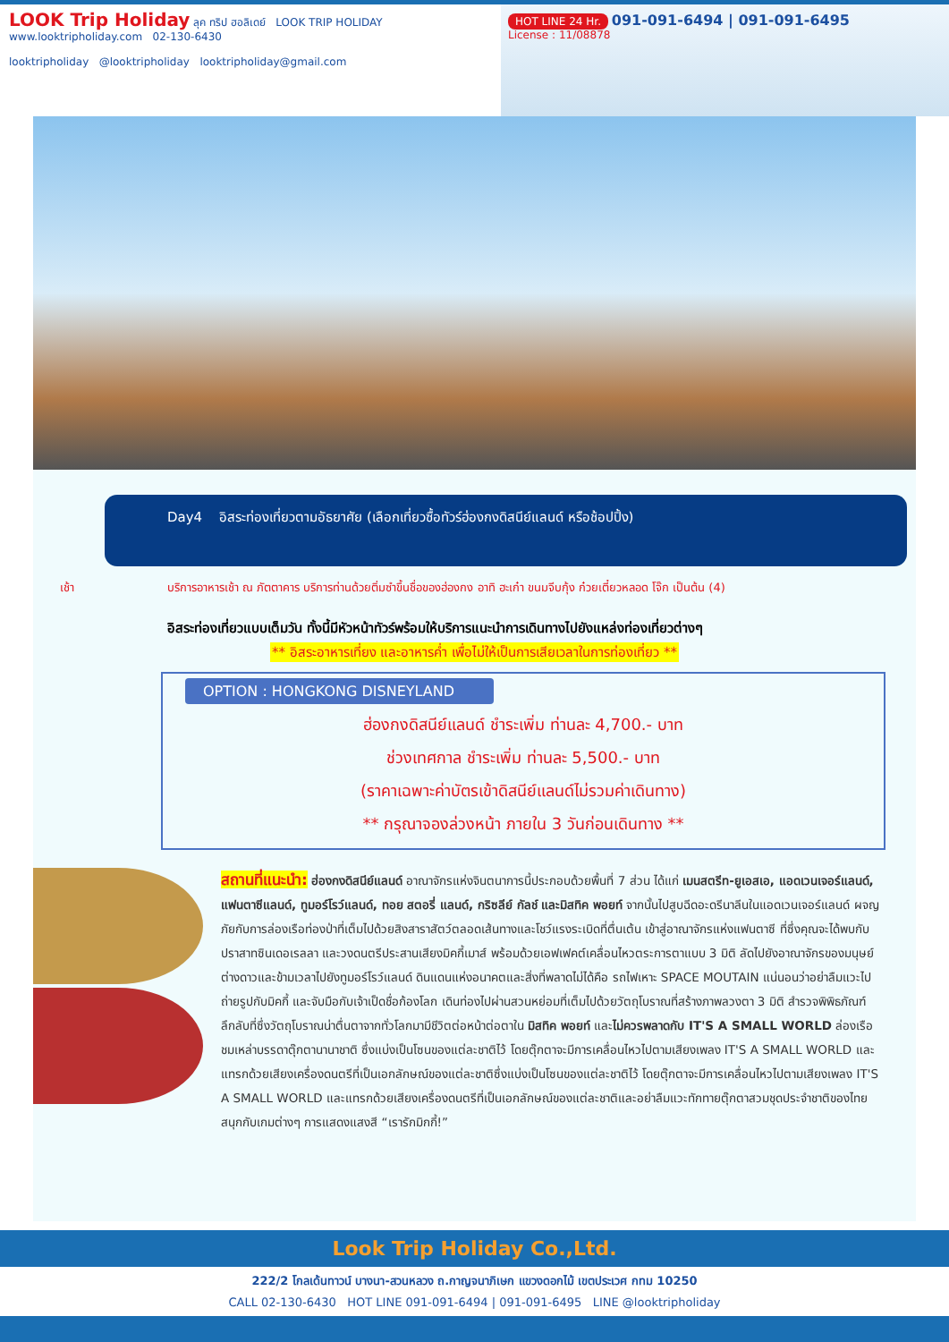LOOK Trip Holiday ลุค ทริป ฮอลิเดย์ LOOK TRIP HOLIDAY
www.looktripholiday.com 02-130-6430
looktripholiday @looktripholiday looktripholiday@gmail.com
HOT LINE 24 Hr. 091-091-6494 | 091-091-6495
License : 11/08878
Day4 อิสระท่องเที่ยวตามอัธยาศัย (เลือกเที่ยวซื้อทัวร์ฮ่องกงดิสนีย์แลนด์ หรือช้อปปิ้ง)
เช้า บริการอาหารเช้า ณ ภัตตาคาร บริการท่านด้วยติ่มซำขึ้นชื่อของฮ่องกง อาทิ ฮะเก๋า ขนมจีบกุ้ง ก๋วยเตี๋ยวหลอด โจ๊ก เป็นต้น (4)
อิสระท่องเที่ยวแบบเต็มวัน ทั้งนี้มีหัวหน้าทัวร์พร้อมให้บริการแนะนำการเดินทางไปยังแหล่งท่องเที่ยวต่างๆ
** อิสระอาหารเที่ยง และอาหารค่ำ เพื่อไม่ให้เป็นการเสียเวลาในการท่องเที่ยว **
OPTION : HONGKONG DISNEYLAND
ฮ่องกงดิสนีย์แลนด์ ชำระเพิ่ม ท่านละ 4,700.- บาท
ช่วงเทศกาล ชำระเพิ่ม ท่านละ 5,500.- บาท
(ราคาเฉพาะค่าบัตรเข้าดิสนีย์แลนด์ไม่รวมค่าเดินทาง)
** กรุณาจองล่วงหน้า ภายใน 3 วันก่อนเดินทาง **
สถานที่แนะนำ: ฮ่องกงดิสนีย์แลนด์ อาณาจักรแห่งจินตนาการนี้ประกอบด้วยพื้นที่ 7 ส่วน ได้แก่ เมนสตรีท-ยูเอสเอ, แอดเวนเจอร์แลนด์, แฟนตาซีแลนด์, ทูมอร์โรว์แลนด์, ทอย สตอรี่ แลนด์, กริซลีย์ กัลช์ และมิสทิค พอยท์ จากนั้นไปสูบฉีดอะดรีนาลีนในแอดเวนเจอร์แลนด์ ผจญภัยกับการล่องเรือท่องป่าที่เต็มไปด้วยสิงสาราสัตว์ตลอดเส้นทางและโชว์แรงระเบิดที่ตื่นเต้น เข้าสู่อาณาจักรแห่งแฟนตาซี ที่ซึ่งคุณจะได้พบกับปราสาทซินเดอเรลลา และวงดนตรีประสานเสียงมิคกี้เมาส์ พร้อมด้วยเอฟเฟคต์เคลื่อนไหวตระการตาแบบ 3 มิติ ลัดไปยังอาณาจักรของมนุษย์ต่างดาวและข้ามเวลาไปยังทูมอร์โรว์แลนด์ ดินแดนแห่งอนาคตและสิ่งที่พลาดไม่ได้คือ รถไฟเหาะ SPACE MOUTAIN แน่นอนว่าอย่าลืมแวะไปถ่ายรูปกับมิคกี้ และจับมือกับเจ้าเป็ดชื่อก้องโลก เดินท่องไปผ่านสวนหย่อมที่เต็มไปด้วยวัตถุโบราณที่สร้างภาพลวงตา 3 มิติ สำรวจพิพิธภัณฑ์ลึกลับที่ซึ่งวัตถุโบราณน่าตื่นตาจากทั่วโลกมามีชีวิตต่อหน้าต่อตาใน มิสทิค พอยท์ และไม่ควรพลาดกับ IT'S A SMALL WORLD ล่องเรือชมเหล่าบรรดาตุ๊กตานานาชาติ ซึ่งแบ่งเป็นโซนของแต่ละชาติไว้ โดยตุ๊กตาจะมีการเคลื่อนไหวไปตามเสียงเพลง IT'S A SMALL WORLD และแทรกด้วยเสียงเครื่องดนตรีที่เป็นเอกลักษณ์ของแต่ละชาติซึ่งแบ่งเป็นโซนของแต่ละชาติไว้ โดยตุ๊กตาจะมีการเคลื่อนไหวไปตามเสียงเพลง IT'S A SMALL WORLD และแทรกด้วยเสียงเครื่องดนตรีที่เป็นเอกลักษณ์ของแต่ละชาติและอย่าลืมแวะทักทายตุ๊กตาสวมชุดประจำชาติของไทย สนุกกับเกมต่างๆ การแสดงแสงสี “เรารักมิกกี้!”
Look Trip Holiday Co.,Ltd.
222/2 โกลเด้นทาวน์ บางนา-สวนหลวง ถ.กาญจนาภิเษก แขวงดอกไม้ เขตประเวศ กทม 10250
CALL 02-130-6430 HOT LINE 091-091-6494 | 091-091-6495 LINE @looktripholiday